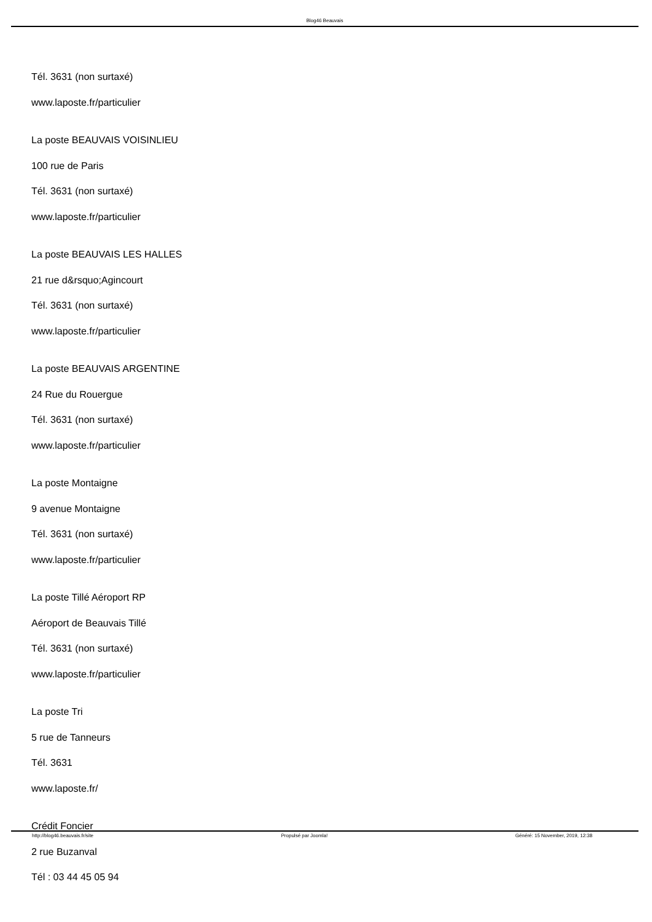Blog46 Beauvais
Tél. 3631 (non surtaxé)
www.laposte.fr/particulier
La poste BEAUVAIS VOISINLIEU
100 rue de Paris
Tél. 3631 (non surtaxé)
www.laposte.fr/particulier
La poste BEAUVAIS LES HALLES
21 rue d&rsquo;Agincourt
Tél. 3631 (non surtaxé)
www.laposte.fr/particulier
La poste BEAUVAIS ARGENTINE
24 Rue du Rouergue
Tél. 3631 (non surtaxé)
www.laposte.fr/particulier
La poste Montaigne
9 avenue Montaigne
Tél. 3631 (non surtaxé)
www.laposte.fr/particulier
La poste Tillé Aéroport RP
Aéroport de Beauvais Tillé
Tél. 3631 (non surtaxé)
www.laposte.fr/particulier
La poste Tri
5 rue de Tanneurs
Tél. 3631
www.laposte.fr/
Crédit Foncier
2 rue Buzanval
Tél : 03 44 45 05 94
http://blog46.beauvais.fr/site Propulsé par Joomla! Généré: 15 November, 2019, 12:38